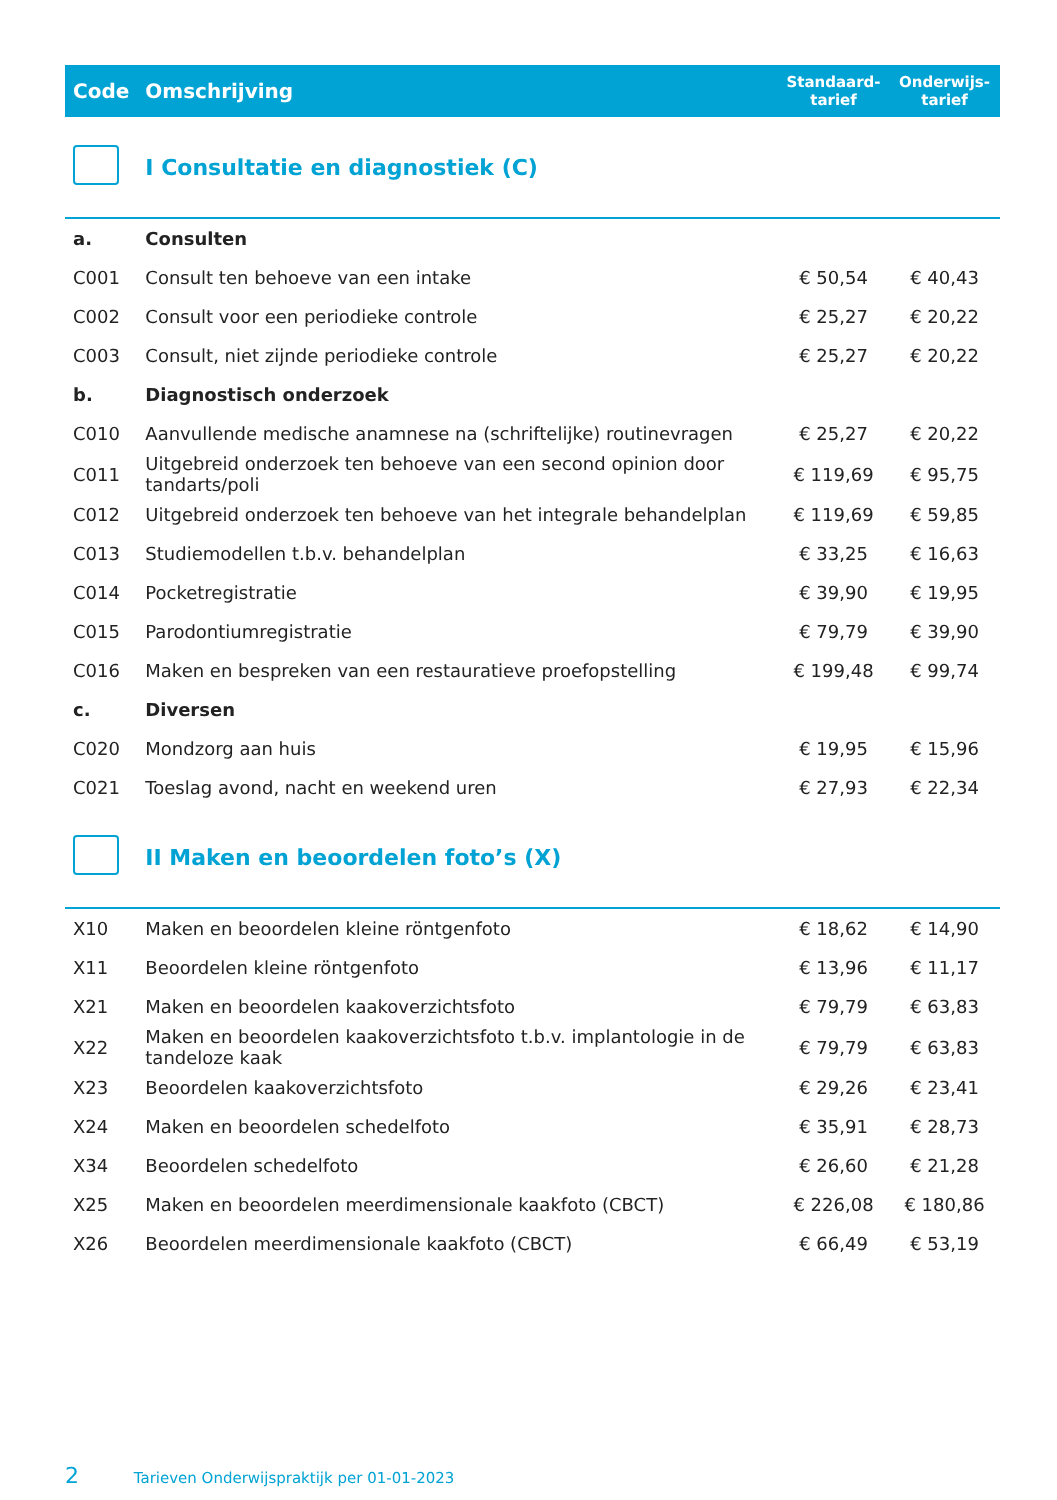| Code | Omschrijving | Standaard- tarief | Onderwijs- tarief |
| --- | --- | --- | --- |
| | I Consultatie en diagnostiek (C) | | |
| a. | Consulten | | |
| C001 | Consult ten behoeve van een intake | € 50,54 | € 40,43 |
| C002 | Consult voor een periodieke controle | € 25,27 | € 20,22 |
| C003 | Consult, niet zijnde periodieke controle | € 25,27 | € 20,22 |
| b. | Diagnostisch onderzoek | | |
| C010 | Aanvullende medische anamnese na (schriftelijke) routinevragen | € 25,27 | € 20,22 |
| C011 | Uitgebreid onderzoek ten behoeve van een second opinion door tandarts/poli | € 119,69 | € 95,75 |
| C012 | Uitgebreid onderzoek ten behoeve van het integrale behandelplan | € 119,69 | € 59,85 |
| C013 | Studiemodellen t.b.v. behandelplan | € 33,25 | € 16,63 |
| C014 | Pocketregistratie | € 39,90 | € 19,95 |
| C015 | Parodontiumregistratie | € 79,79 | € 39,90 |
| C016 | Maken en bespreken van een restauratieve proefopstelling | € 199,48 | € 99,74 |
| c. | Diversen | | |
| C020 | Mondzorg aan huis | € 19,95 | € 15,96 |
| C021 | Toeslag avond, nacht en weekend uren | € 27,93 | € 22,34 |
| | II Maken en beoordelen foto’s (X) | | |
| X10 | Maken en beoordelen kleine röntgenfoto | € 18,62 | € 14,90 |
| X11 | Beoordelen kleine röntgenfoto | € 13,96 | € 11,17 |
| X21 | Maken en beoordelen kaakoverzichtsfoto | € 79,79 | € 63,83 |
| X22 | Maken en beoordelen kaakoverzichtsfoto t.b.v. implantologie in de tandeloze kaak | € 79,79 | € 63,83 |
| X23 | Beoordelen kaakoverzichtsfoto | € 29,26 | € 23,41 |
| X24 | Maken en beoordelen schedelfoto | € 35,91 | € 28,73 |
| X34 | Beoordelen schedelfoto | € 26,60 | € 21,28 |
| X25 | Maken en beoordelen meerdimensionale kaakfoto (CBCT) | € 226,08 | € 180,86 |
| X26 | Beoordelen meerdimensionale kaakfoto (CBCT) | € 66,49 | € 53,19 |
2 Tarieven Onderwijspraktijk per 01-01-2023